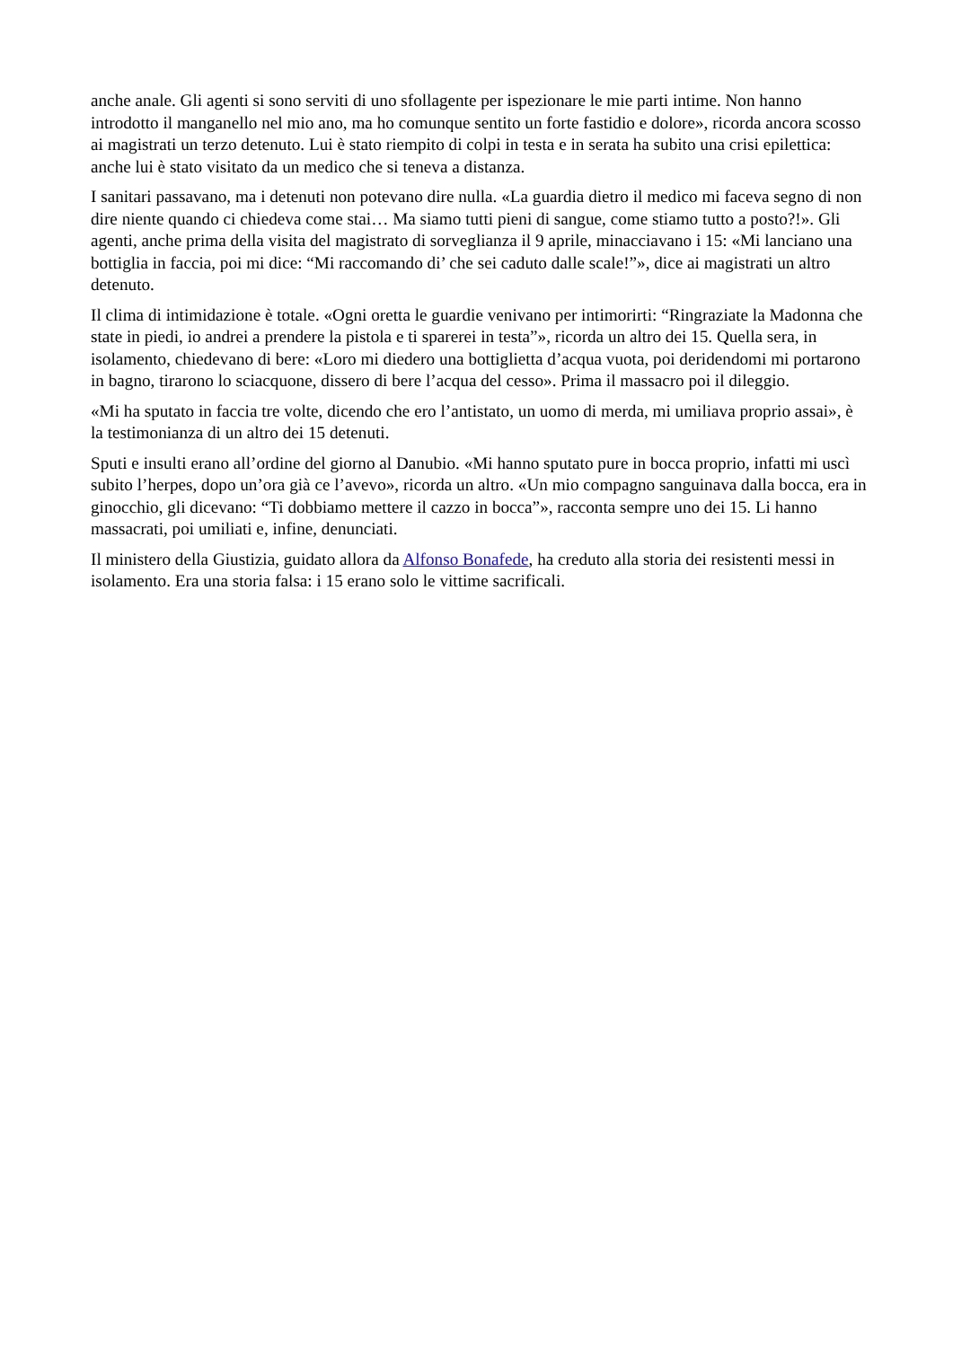anche anale. Gli agenti si sono serviti di uno sfollagente per ispezionare le mie parti intime. Non hanno introdotto il manganello nel mio ano, ma ho comunque sentito un forte fastidio e dolore», ricorda ancora scosso ai magistrati un terzo detenuto. Lui è stato riempito di colpi in testa e in serata ha subito una crisi epilettica: anche lui è stato visitato da un medico che si teneva a distanza.
I sanitari passavano, ma i detenuti non potevano dire nulla. «La guardia dietro il medico mi faceva segno di non dire niente quando ci chiedeva come stai… Ma siamo tutti pieni di sangue, come stiamo tutto a posto?!». Gli agenti, anche prima della visita del magistrato di sorveglianza il 9 aprile, minacciavano i 15: «Mi lanciano una bottiglia in faccia, poi mi dice: “Mi raccomando di’ che sei caduto dalle scale!”», dice ai magistrati un altro detenuto.
Il clima di intimidazione è totale. «Ogni oretta le guardie venivano per intimorirti: “Ringraziate la Madonna che state in piedi, io andrei a prendere la pistola e ti sparerei in testa”», ricorda un altro dei 15. Quella sera, in isolamento, chiedevano di bere: «Loro mi diedero una bottiglietta d’acqua vuota, poi deridendomi mi portarono in bagno, tirarono lo sciacquone, dissero di bere l’acqua del cesso». Prima il massacro poi il dileggio.
«Mi ha sputato in faccia tre volte, dicendo che ero l’antistato, un uomo di merda, mi umiliava proprio assai», è la testimonianza di un altro dei 15 detenuti.
Sputi e insulti erano all’ordine del giorno al Danubio. «Mi hanno sputato pure in bocca proprio, infatti mi uscì subito l’herpes, dopo un’ora già ce l’avevo», ricorda un altro. «Un mio compagno sanguinava dalla bocca, era in ginocchio, gli dicevano: “Ti dobbiamo mettere il cazzo in bocca”», racconta sempre uno dei 15. Li hanno massacrati, poi umiliati e, infine, denunciati.
Il ministero della Giustizia, guidato allora da Alfonso Bonafede, ha creduto alla storia dei resistenti messi in isolamento. Era una storia falsa: i 15 erano solo le vittime sacrificali.